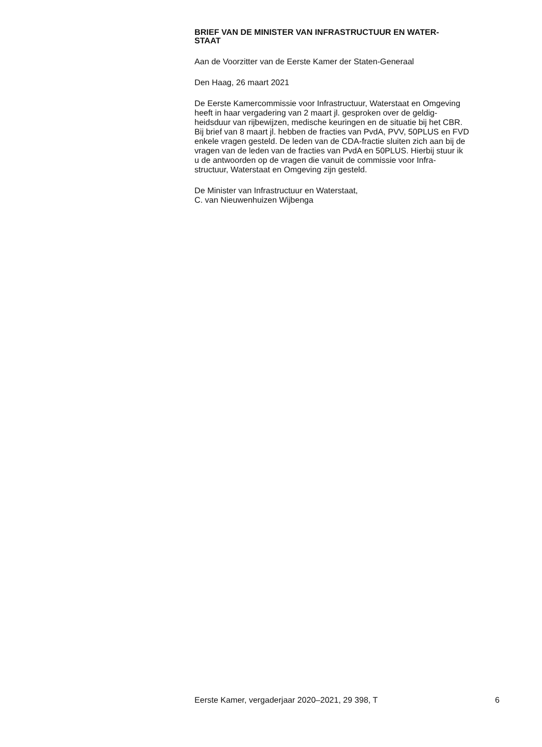BRIEF VAN DE MINISTER VAN INFRASTRUCTUUR EN WATER-
STAAT
Aan de Voorzitter van de Eerste Kamer der Staten-Generaal
Den Haag, 26 maart 2021
De Eerste Kamercommissie voor Infrastructuur, Waterstaat en Omgeving
heeft in haar vergadering van 2 maart jl. gesproken over de geldig-
heidsduur van rijbewijzen, medische keuringen en de situatie bij het CBR.
Bij brief van 8 maart jl. hebben de fracties van PvdA, PVV, 50PLUS en FVD
enkele vragen gesteld. De leden van de CDA-fractie sluiten zich aan bij de
vragen van de leden van de fracties van PvdA en 50PLUS. Hierbij stuur ik
u de antwoorden op de vragen die vanuit de commissie voor Infra-
structuur, Waterstaat en Omgeving zijn gesteld.
De Minister van Infrastructuur en Waterstaat,
C. van Nieuwenhuizen Wijbenga
Eerste Kamer, vergaderjaar 2020–2021, 29 398, T 6